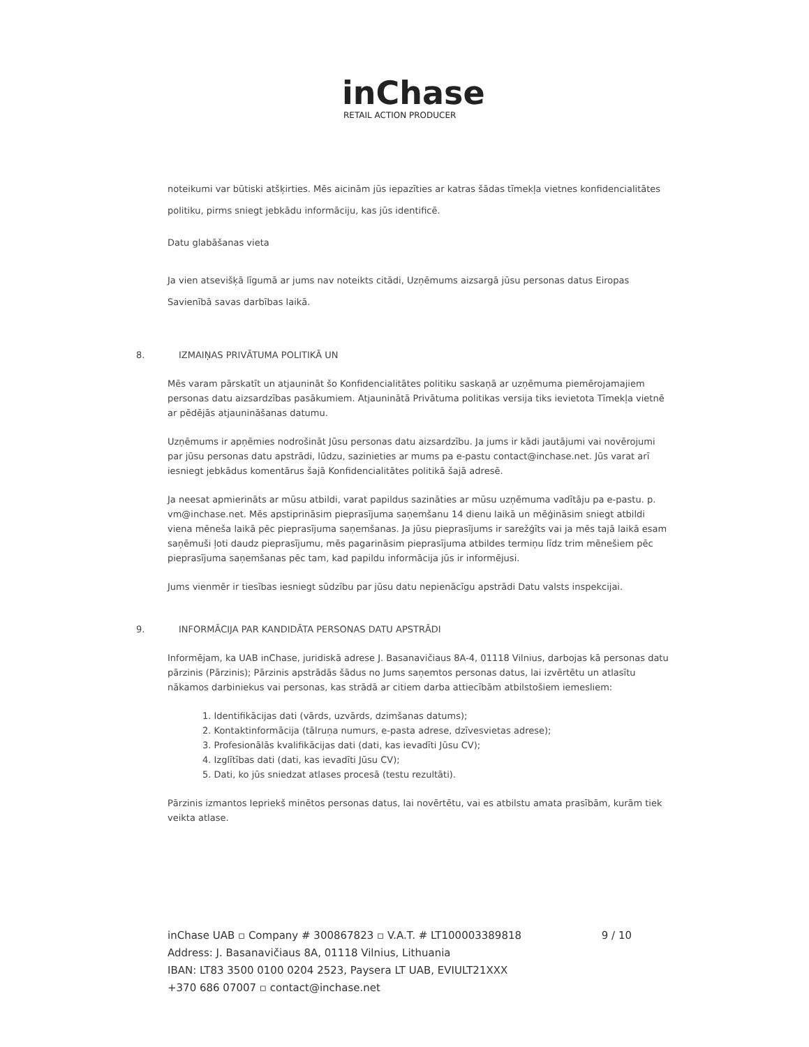inChase
RETAIL ACTION PRODUCER
noteikumi var būtiski atšķirties. Mēs aicinām jūs iepazīties ar katras šādas tīmekļa vietnes konfidencialitātes politiku, pirms sniegt jebkādu informāciju, kas jūs identificē.
Datu glabāšanas vieta
Ja vien atsevišķā līgumā ar jums nav noteikts citādi, Uzņēmums aizsargā jūsu personas datus Eiropas Savienībā savas darbības laikā.
8. IZMAIŅAS PRIVĀTUMA POLITIKĀ UN
Mēs varam pārskatīt un atjaunināt šo Konfidencialitātes politiku saskaņā ar uzņēmuma piemērojamajiem personas datu aizsardzības pasākumiem. Atjauninātā Privātuma politikas versija tiks ievietota Tīmekļa vietnē ar pēdējās atjaunināšanas datumu.
Uzņēmums ir apņēmies nodrošināt Jūsu personas datu aizsardzību. Ja jums ir kādi jautājumi vai novērojumi par jūsu personas datu apstrādi, lūdzu, sazinieties ar mums pa e-pastu contact@inchase.net. Jūs varat arī iesniegt jebkādus komentārus šajā Konfidencialitātes politikā šajā adresē.
Ja neesat apmierināts ar mūsu atbildi, varat papildus sazināties ar mūsu uzņēmuma vadītāju pa e-pastu. p. vm@inchase.net. Mēs apstiprināsim pieprasījuma saņemšanu 14 dienu laikā un mēģināsim sniegt atbildi viena mēneša laikā pēc pieprasījuma saņemšanas. Ja jūsu pieprasījums ir sarežģīts vai ja mēs tajā laikā esam saņēmuši ļoti daudz pieprasījumu, mēs pagarināsim pieprasījuma atbildes termiņu līdz trim mēnešiem pēc pieprasījuma saņemšanas pēc tam, kad papildu informācija jūs ir informējusi.
Jums vienmēr ir tiesības iesniegt sūdzību par jūsu datu nepienācīgu apstrādi Datu valsts inspekcijai.
9. INFORMĀCIJA PAR KANDIDĀTA PERSONAS DATU APSTRĀDI
Informējam, ka UAB inChase, juridiskā adrese J. Basanavičiaus 8A-4, 01118 Vilnius, darbojas kā personas datu pārzinis (Pārzinis); Pārzinis apstrādās šādus no Jums saņemtos personas datus, lai izvērtētu un atlasītu nākamos darbiniekus vai personas, kas strādā ar citiem darba attiecībām atbilstošiem iemesliem:
1. Identifikācijas dati (vārds, uzvārds, dzimšanas datums);
2. Kontaktinformācija (tālruņa numurs, e-pasta adrese, dzīvesvietas adrese);
3. Profesionālās kvalifikācijas dati (dati, kas ievadīti Jūsu CV);
4. Izglītības dati (dati, kas ievadīti Jūsu CV);
5. Dati, ko jūs sniedzat atlases procesā (testu rezultāti).
Pārzinis izmantos Iepriekš minētos personas datus, lai novērtētu, vai es atbilstu amata prasībām, kurām tiek veikta atlase.
inChase UAB ▫ Company # 300867823 ▫ V.A.T. # LT100003389818
9 / 10
Address: J. Basanavičiaus 8A, 01118 Vilnius, Lithuania
IBAN: LT83 3500 0100 0204 2523, Paysera LT UAB, EVIULT21XXX
+370 686 07007 ▫ contact@inchase.net